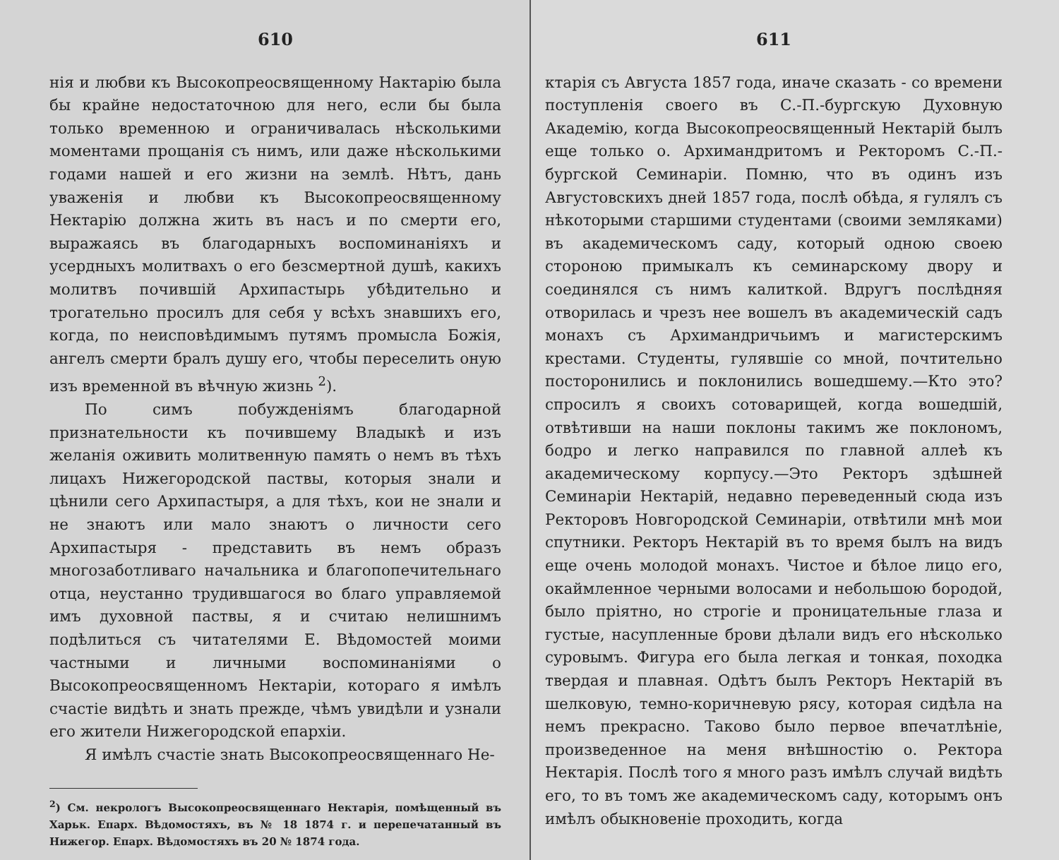610
нія и любви къ Высокопреосвященному Нактарію была бы крайне недостаточною для него, если бы была только временною и ограничивалась нѣсколькими моментами прощанія съ нимъ, или даже нѣсколькими годами нашей и его жизни на землѣ. Нѣтъ, дань уваженія и любви къ Высокопреосвященному Нектарію должна жить въ насъ и по смерти его, выражаясь въ благодарныхъ воспоминаніяхъ и усердныхъ молитвахъ о его безсмертной душѣ, какихъ молитвъ почившій Архипастырь убѣдительно и трогательно просилъ для себя у всѣхъ знавшихъ его, когда, по неисповѣдимымъ путямъ промысла Божія, ангелъ смерти бралъ душу его, чтобы переселить оную изъ временной въ вѣчную жизнь <sup>2</sup>).
По симъ побужденіямъ благодарной признательности къ почившему Владыкѣ и изъ желанія оживить молитвенную память о немъ въ тѣхъ лицахъ Нижегородской паствы, которыя знали и цѣнили сего Архипастыря, а для тѣхъ, кои не знали и не знаютъ или мало знаютъ о личности сего Архипастыря - представить въ немъ образъ многозаботливаго начальника и благопопечительнаго отца, неустанно трудившагося во благо управляемой имъ духовной паствы, я и считаю нелишнимъ подѣлиться съ читателями Е. Вѣдомостей моими частными и личными воспоминаніями о Высокопреосвященномъ Нектаріи, котораго я имѣлъ счастіе видѣть и знать прежде, чѣмъ увидѣли и узнали его жители Нижегородской епархіи.
Я имѣлъ счастіе знать Высокопреосвященнаго Не-
<sup>2</sup>) См. некрологъ Высокопреосвященнаго Нектарія, помѣщенный въ Харьк. Епарх. Вѣдомостяхъ, въ № 18 1874 г. и перепечатанный въ Нижегор. Епарх. Вѣдомостяхъ въ 20 № 1874 года.
611
ктарія съ Августа 1857 года, иначе сказать - со времени поступленія своего въ С.-П.-бургскую Духовную Академію, когда Высокопреосвященный Нектарій былъ еще только о. Архимандритомъ и Ректоромъ С.-П.-бургской Семинаріи. Помню, что въ одинъ изъ Августовскихъ дней 1857 года, послѣ обѣда, я гулялъ съ нѣкоторыми старшими студентами (своими земляками) въ академическомъ саду, который одною своею стороною примыкалъ къ семинарскому двору и соединялся съ нимъ калиткой. Вдругъ послѣдняя отворилась и чрезъ нее вошелъ въ академическій садъ монахъ съ Архимандричьимъ и магистерскимъ крестами. Студенты, гулявшіе со мной, почтительно посторонились и поклонились вошедшему.—Кто это? спросилъ я своихъ сотоварищей, когда вошедшій, отвѣтивши на наши поклоны такимъ же поклономъ, бодро и легко направился по главной аллеѣ къ академическому корпусу.—Это Ректоръ здѣшней Семинаріи Нектарій, недавно переведенный сюда изъ Ректоровъ Новгородской Семинаріи, отвѣтили мнѣ мои спутники. Ректоръ Нектарій въ то время былъ на видъ еще очень молодой монахъ. Чистое и бѣлое лицо его, окаймленное черными волосами и небольшою бородой, было пріятно, но строгіе и проницательные глаза и густые, насупленные брови дѣлали видъ его нѣсколько суровымъ. Фигура его была легкая и тонкая, походка твердая и плавная. Одѣтъ былъ Ректоръ Нектарій въ шелковую, темно-коричневую рясу, которая сидѣла на немъ прекрасно. Таково было первое впечатлѣніе, произведенное на меня внѣшностію о. Ректора Нектарія. Послѣ того я много разъ имѣлъ случай видѣть его, то въ томъ же академическомъ саду, которымъ онъ имѣлъ обыкновеніе проходить, когда